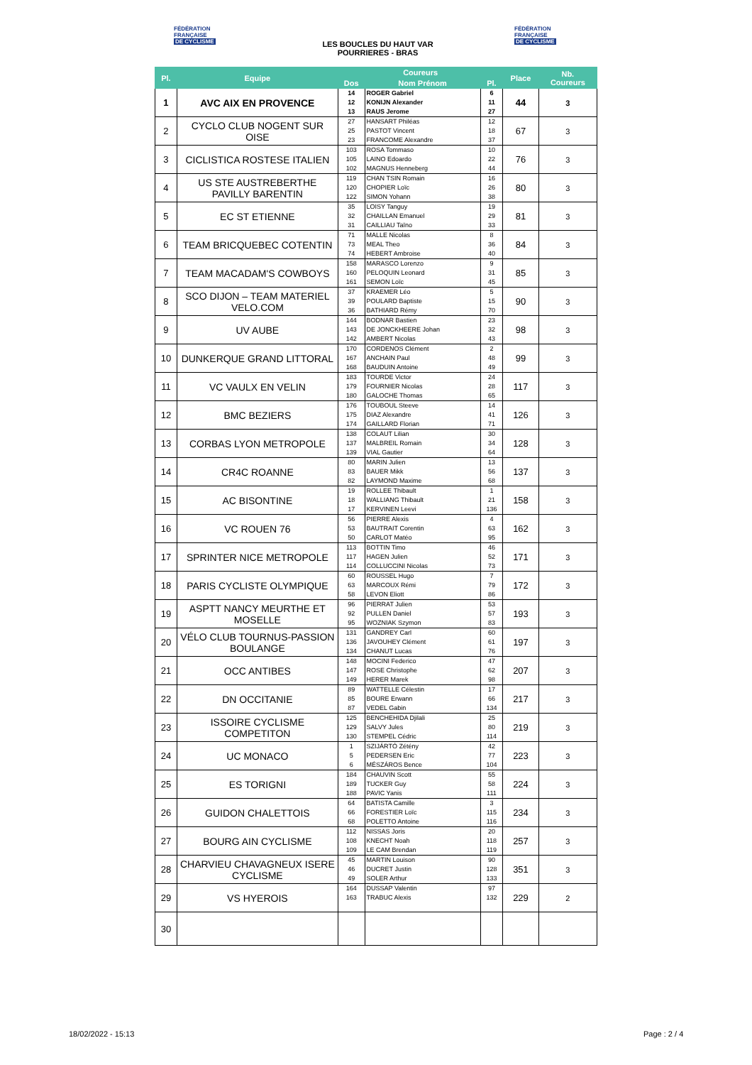FÉDÉRATION
FRANÇAISE
DE CYCLISME
LES BOUCLES DU HAUT VAR
POURRIERES - BRAS
FÉDÉRATION
FRANÇAISE
DE CYCLISME
| Pl. | Equipe | Coureurs | | | Place | Nb. Coureurs |
| --- | --- | --- | --- | --- | --- | --- |
| | | Dos | Nom Prénom | Pl. | | |
| 1 | AVC AIX EN PROVENCE | 14 12 13 | ROGER Gabriel KONIJN Alexander RAUS Jerome | 6 11 27 | 44 | 3 |
| 2 | CYCLO CLUB NOGENT SUR OISE | 27 25 23 | HANSART Philéas PASTOT Vincent FRANCOME Alexandre | 12 18 37 | 67 | 3 |
| 3 | CICLISTICA ROSTESE ITALIEN | 103 105 102 | ROSA Tommaso LAINO Edoardo MAGNUS Henneberg | 10 22 44 | 76 | 3 |
| 4 | US STE AUSTREBERTHE PAVILLY BARENTIN | 119 120 122 | CHAN TSIN Romain CHOPIER Loïc SIMON Yohann | 16 26 38 | 80 | 3 |
| 5 | EC ST ETIENNE | 35 32 31 | LOISY Tanguy CHAILLAN Emanuel CAILLIAU Taïno | 19 29 33 | 81 | 3 |
| 6 | TEAM BRICQUEBEC COTENTIN | 71 73 74 | MALLE Nicolas MEAL Theo HEBERT Ambroise | 8 36 40 | 84 | 3 |
| 7 | TEAM MACADAM'S COWBOYS | 158 160 161 | MARASCO Lorenzo PELOQUIN Leonard SEMON Loïc | 9 31 45 | 85 | 3 |
| 8 | SCO DIJON – TEAM MATERIEL VELO.COM | 37 39 36 | KRAEMER Léo POULARD Baptiste BATHIARD Rémy | 5 15 70 | 90 | 3 |
| 9 | UV AUBE | 144 143 142 | BODNAR Bastien DE JONCKHEERE Johan AMBERT Nicolas | 23 32 43 | 98 | 3 |
| 10 | DUNKERQUE GRAND LITTORAL | 170 167 168 | CORDENOS Clément ANCHAIN Paul BAUDUIN Antoine | 2 48 49 | 99 | 3 |
| 11 | VC VAULX EN VELIN | 183 179 180 | TOURDE Victor FOURNIER Nicolas GALOCHE Thomas | 24 28 65 | 117 | 3 |
| 12 | BMC BEZIERS | 176 175 174 | TOUBOUL Steeve DIAZ Alexandre GAILLARD Florian | 14 41 71 | 126 | 3 |
| 13 | CORBAS LYON METROPOLE | 138 137 139 | COLAUT Lilian MALBREIL Romain VIAL Gautier | 30 34 64 | 128 | 3 |
| 14 | CR4C ROANNE | 80 83 82 | MARIN Julien BAUER Mikk LAYMOND Maxime | 13 56 68 | 137 | 3 |
| 15 | AC BISONTINE | 19 18 17 | ROLLEE Thibault WALLIANG Thibault KERVINEN Leevi | 1 21 136 | 158 | 3 |
| 16 | VC ROUEN 76 | 56 53 50 | PIERRE Alexis BAUTRAIT Corentin CARLOT Matéo | 4 63 95 | 162 | 3 |
| 17 | SPRINTER NICE METROPOLE | 113 117 114 | BOTTIN Timo HAGEN Julien COLLUCCINI Nicolas | 46 52 73 | 171 | 3 |
| 18 | PARIS CYCLISTE OLYMPIQUE | 60 63 58 | ROUSSEL Hugo MARCOUX Rémi LEVON Eliott | 7 79 86 | 172 | 3 |
| 19 | ASPTT NANCY MEURTHE ET MOSELLE | 96 92 95 | PIERRAT Julien PULLEN Daniel WOZNIAK Szymon | 53 57 83 | 193 | 3 |
| 20 | VÉLO CLUB TOURNUS-PASSION BOULANGE | 131 136 134 | GANDREY Carl JAVOUHEY Clément CHANUT Lucas | 60 61 76 | 197 | 3 |
| 21 | OCC ANTIBES | 148 147 149 | MOCINI Federico ROSE Christophe HERER Marek | 47 62 98 | 207 | 3 |
| 22 | DN OCCITANIE | 89 85 87 | WATTELLE Célestin BOURE Erwann VEDEL Gabin | 17 66 134 | 217 | 3 |
| 23 | ISSOIRE CYCLISME COMPETITON | 125 129 130 | BENCHEHIDA Djilali SALVY Jules STEMPEL Cédric | 25 80 114 | 219 | 3 |
| 24 | UC MONACO | 1 5 6 | SZIJÁRTÓ Zétény PEDERSEN Eric MÉSZÁROS Bence | 42 77 104 | 223 | 3 |
| 25 | ES TORIGNI | 184 189 188 | CHAUVIN Scott TUCKER Guy PAVIC Yanis | 55 58 111 | 224 | 3 |
| 26 | GUIDON CHALETTOIS | 64 66 68 | BATISTA Camille FORESTIER Loïc POLETTO Antoine | 3 115 116 | 234 | 3 |
| 27 | BOURG AIN CYCLISME | 112 108 109 | NISSAS Joris KNECHT Noah LE CAM Brendan | 20 118 119 | 257 | 3 |
| 28 | CHARVIEU CHAVAGNEUX ISERE CYCLISME | 45 46 49 | MARTIN Louison DUCRET Justin SOLER Arthur | 90 128 133 | 351 | 3 |
| 29 | VS HYEROIS | 164 163 | DUSSAP Valentin TRABUC Alexis | 97 132 | 229 | 2 |
| 30 | | | | | | |
18/02/2022 - 15:13 Page : 2 / 4